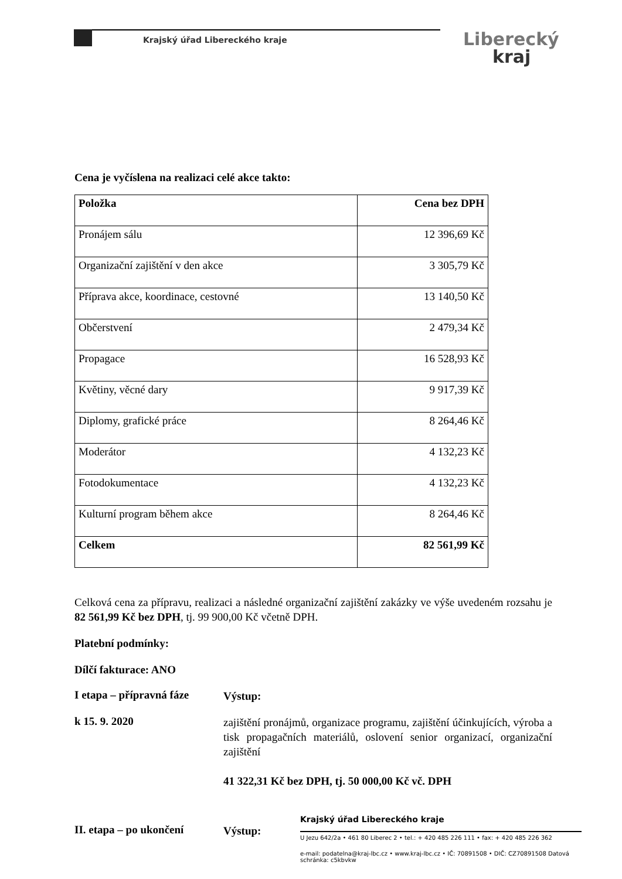Krajský úřad Libereckého kraje Liberecký
kraj
Cena je vyčíslena na realizaci celé akce takto:
| Položka | Cena bez DPH |
| --- | --- |
| Pronájem sálu | 12 396,69 Kč |
| Organizační zajištění v den akce | 3 305,79 Kč |
| Příprava akce, koordinace, cestovné | 13 140,50 Kč |
| Občerstvení | 2 479,34 Kč |
| Propagace | 16 528,93 Kč |
| Květiny, věcné dary | 9 917,39 Kč |
| Diplomy, grafické práce | 8 264,46 Kč |
| Moderátor | 4 132,23 Kč |
| Fotodokumentace | 4 132,23 Kč |
| Kulturní program během akce | 8 264,46 Kč |
| Celkem | 82 561,99 Kč |
Celková cena za přípravu, realizaci a následné organizační zajištění zakázky ve výše uvedeném rozsahu je 82 561,99 Kč bez DPH, tj. 99 900,00 Kč včetně DPH.
Platební podmínky:
Dílčí fakturace: ANO
I etapa – přípravná fáze
Výstup:
k 15. 9. 2020
zajištění pronájmů, organizace programu, zajištění účinkujících, výroba a tisk propagačních materiálů, oslovení senior organizací, organizační zajištění
41 322,31 Kč bez DPH, tj. 50 000,00 Kč vč. DPH
II. etapa – po ukončení
Výstup:
Krajský úřad Libereckého kraje
U Jezu 642/2a • 461 80 Liberec 2 • tel.: + 420 485 226 111 • fax: + 420 485 226 362
e-mail: podatelna@kraj-lbc.cz • www.kraj-lbc.cz • IČ: 70891508 • DIČ: CZ70891508 Datová schránka: c5kbvkw